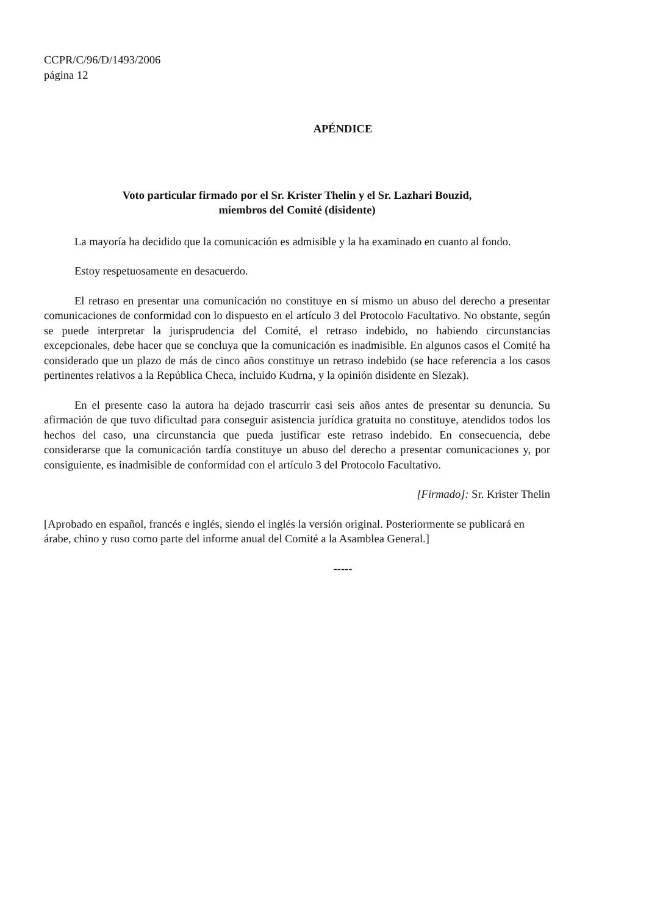CCPR/C/96/D/1493/2006
página 12
APÉNDICE
Voto particular firmado por el Sr. Krister Thelin y el Sr. Lazhari Bouzid,
miembros del Comité (disidente)
La mayoría ha decidido que la comunicación es admisible y la ha examinado en cuanto al fondo.
Estoy respetuosamente en desacuerdo.
El retraso en presentar una comunicación no constituye en sí mismo un abuso del derecho a presentar comunicaciones de conformidad con lo dispuesto en el artículo 3 del Protocolo Facultativo. No obstante, según se puede interpretar la jurisprudencia del Comité, el retraso indebido, no habiendo circunstancias excepcionales, debe hacer que se concluya que la comunicación es inadmisible. En algunos casos el Comité ha considerado que un plazo de más de cinco años constituye un retraso indebido (se hace referencia a los casos pertinentes relativos a la República Checa, incluido Kudrna, y la opinión disidente en Slezak).
En el presente caso la autora ha dejado trascurrir casi seis años antes de presentar su denuncia. Su afirmación de que tuvo dificultad para conseguir asistencia jurídica gratuita no constituye, atendidos todos los hechos del caso, una circunstancia que pueda justificar este retraso indebido. En consecuencia, debe considerarse que la comunicación tardía constituye un abuso del derecho a presentar comunicaciones y, por consiguiente, es inadmisible de conformidad con el artículo 3 del Protocolo Facultativo.
[Firmado]: Sr. Krister Thelin
[Aprobado en español, francés e inglés, siendo el inglés la versión original. Posteriormente se publicará en árabe, chino y ruso como parte del informe anual del Comité a la Asamblea General.]
-----